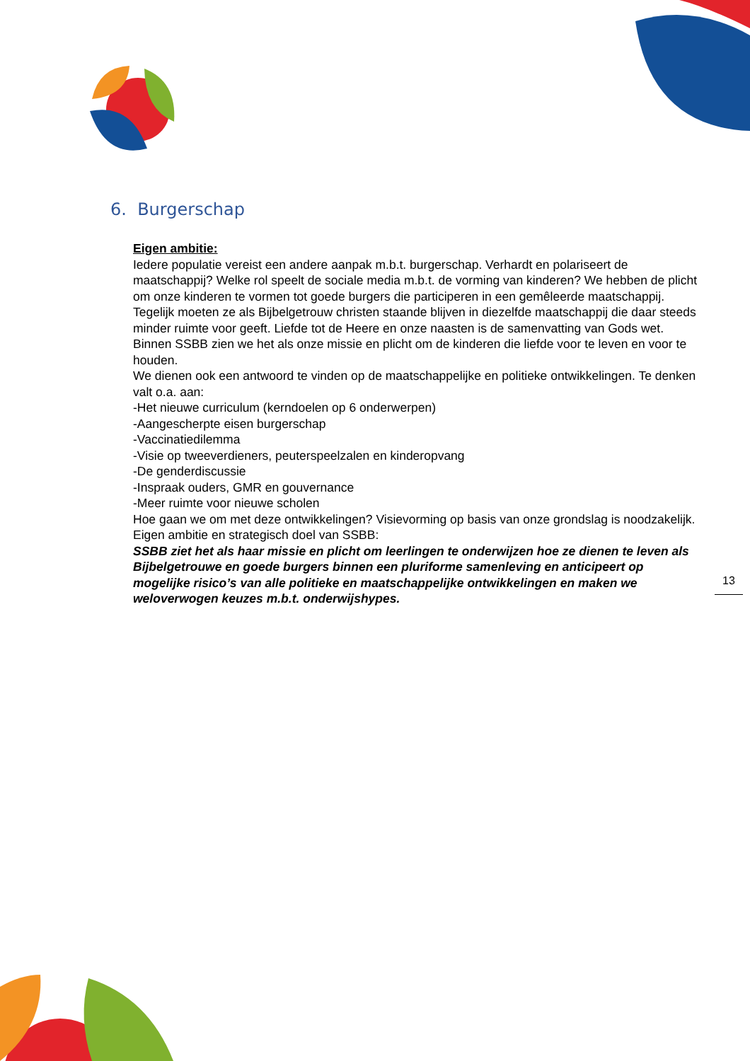6. Burgerschap
Eigen ambitie:
Iedere populatie vereist een andere aanpak m.b.t. burgerschap. Verhardt en polariseert de maatschappij? Welke rol speelt de sociale media m.b.t. de vorming van kinderen? We hebben de plicht om onze kinderen te vormen tot goede burgers die participeren in een gemêleerde maatschappij. Tegelijk moeten ze als Bijbelgetrouw christen staande blijven in diezelfde maatschappij die daar steeds minder ruimte voor geeft. Liefde tot de Heere en onze naasten is de samenvatting van Gods wet. Binnen SSBB zien we het als onze missie en plicht om de kinderen die liefde voor te leven en voor te houden.
We dienen ook een antwoord te vinden op de maatschappelijke en politieke ontwikkelingen. Te denken valt o.a. aan:
-Het nieuwe curriculum (kerndoelen op 6 onderwerpen)
-Aangescherpte eisen burgerschap
-Vaccinatiedilemma
-Visie op tweeverdieners, peuterspeelzalen en kinderopvang
-De genderdiscussie
-Inspraak ouders, GMR en gouvernance
-Meer ruimte voor nieuwe scholen
Hoe gaan we om met deze ontwikkelingen? Visievorming op basis van onze grondslag is noodzakelijk.
Eigen ambitie en strategisch doel van SSBB:
SSBB ziet het als haar missie en plicht om leerlingen te onderwijzen hoe ze dienen te leven als Bijbelgetrouwe en goede burgers binnen een pluriforme samenleving en anticipeert op mogelijke risico’s van alle politieke en maatschappelijke ontwikkelingen en maken we weloverwogen keuzes m.b.t. onderwijshypes.
13